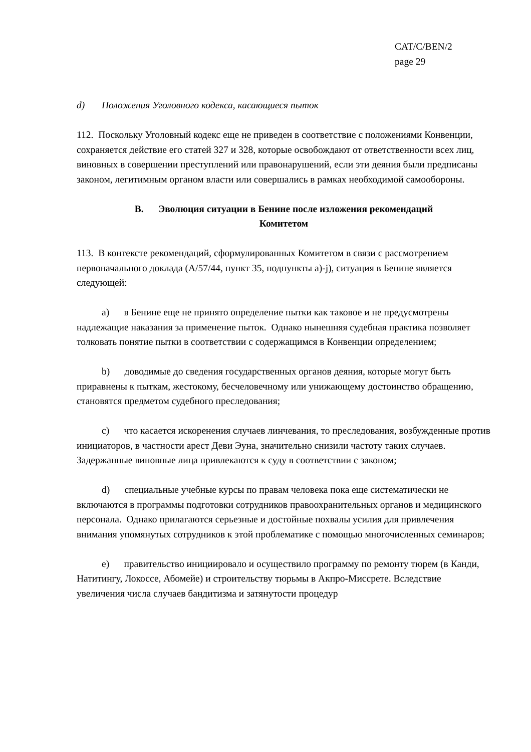CAT/C/BEN/2
page 29
d) Положения Уголовного кодекса, касающиеся пыток
112. Поскольку Уголовный кодекс еще не приведен в соответствие с положениями Конвенции, сохраняется действие его статей 327 и 328, которые освобождают от ответственности всех лиц, виновных в совершении преступлений или правонарушений, если эти деяния были предписаны законом, легитимным органом власти или совершались в рамках необходимой самообороны.
B. Эволюция ситуации в Бенине после изложения рекомендаций
Комитетом
113. В контексте рекомендаций, сформулированных Комитетом в связи с рассмотрением первоначального доклада (A/57/44, пункт 35, подпункты a)-j), ситуация в Бенине является следующей:
a) в Бенине еще не принято определение пытки как таковое и не предусмотрены надлежащие наказания за применение пыток. Однако нынешняя судебная практика позволяет толковать понятие пытки в соответствии с содержащимся в Конвенции определением;
b) доводимые до сведения государственных органов деяния, которые могут быть приравнены к пыткам, жестокому, бесчеловечному или унижающему достоинство обращению, становятся предметом судебного преследования;
c) что касается искоренения случаев линчевания, то преследования, возбужденные против инициаторов, в частности арест Деви Эуна, значительно снизили частоту таких случаев. Задержанные виновные лица привлекаются к суду в соответствии с законом;
d) специальные учебные курсы по правам человека пока еще систематически не включаются в программы подготовки сотрудников правоохранительных органов и медицинского персонала. Однако прилагаются серьезные и достойные похвалы усилия для привлечения внимания упомянутых сотрудников к этой проблематике с помощью многочисленных семинаров;
e) правительство инициировало и осуществило программу по ремонту тюрем (в Канди, Натитингу, Локоссе, Абомейе) и строительству тюрьмы в Акпро-Миссрете. Вследствие увеличения числа случаев бандитизма и затянутости процедур